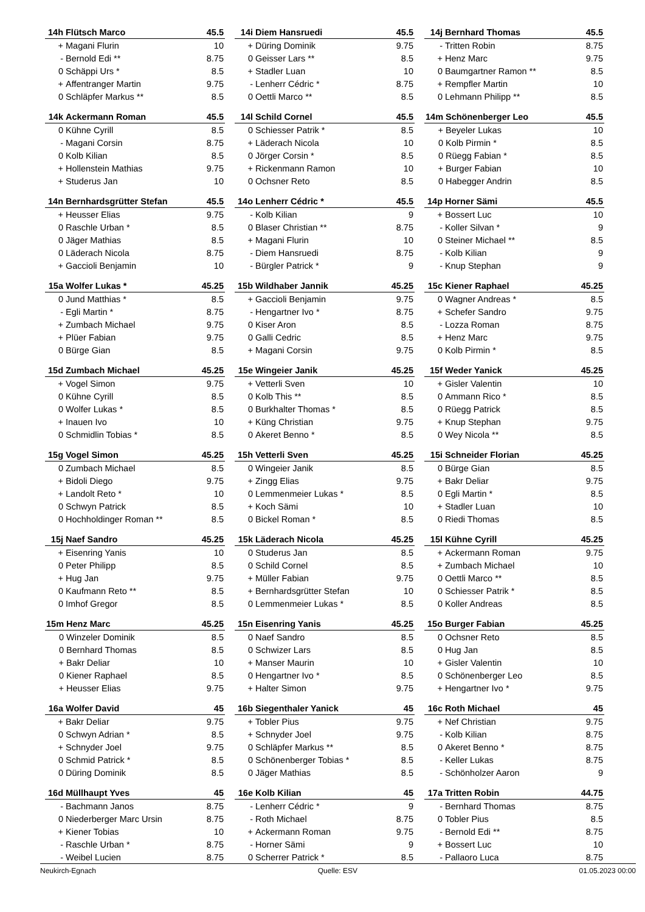| 14h | Flütsch Marco | 45.5 |
| --- | --- | --- |
| + | Magani Flurin | 10 |
| - | Bernold Edi ** | 8.75 |
| 0 | Schäppi Urs * | 8.5 |
| + | Affentranger Martin | 9.75 |
| 0 | Schläpfer Markus ** | 8.5 |
| 14i | Diem Hansruedi | 45.5 |
| --- | --- | --- |
| + | Düring Dominik | 9.75 |
| 0 | Geisser Lars ** | 8.5 |
| + | Stadler Luan | 10 |
| - | Lenherr Cédric * | 8.75 |
| 0 | Oettli Marco ** | 8.5 |
| 14j | Bernhard Thomas | 45.5 |
| --- | --- | --- |
| - | Tritten Robin | 8.75 |
| + | Henz Marc | 9.75 |
| 0 | Baumgartner Ramon ** | 8.5 |
| + | Rempfler Martin | 10 |
| 0 | Lehmann Philipp ** | 8.5 |
| 14k | Ackermann Roman | 45.5 |
| --- | --- | --- |
| 0 | Kühne Cyrill | 8.5 |
| - | Magani Corsin | 8.75 |
| 0 | Kolb Kilian | 8.5 |
| + | Hollenstein Mathias | 9.75 |
| + | Studerus Jan | 10 |
| 14l | Schild Cornel | 45.5 |
| --- | --- | --- |
| 0 | Schiesser Patrik * | 8.5 |
| + | Läderach Nicola | 10 |
| 0 | Jörger Corsin * | 8.5 |
| + | Rickenmann Ramon | 10 |
| 0 | Ochsner Reto | 8.5 |
| 14m | Schönenberger Leo | 45.5 |
| --- | --- | --- |
| + | Beyeler Lukas | 10 |
| 0 | Kolb Pirmin * | 8.5 |
| 0 | Rüegg Fabian * | 8.5 |
| + | Burger Fabian | 10 |
| 0 | Habegger Andrin | 8.5 |
| 14n | Bernhardsgrütter Stefan | 45.5 |
| --- | --- | --- |
| + | Heusser Elias | 9.75 |
| 0 | Raschle Urban * | 8.5 |
| 0 | Jäger Mathias | 8.5 |
| 0 | Läderach Nicola | 8.75 |
| + | Gaccioli Benjamin | 10 |
| 14o | Lenherr Cédric * | 45.5 |
| --- | --- | --- |
| - | Kolb Kilian | 9 |
| 0 | Blaser Christian ** | 8.75 |
| + | Magani Flurin | 10 |
| - | Diem Hansruedi | 8.75 |
| - | Bürgler Patrick * | 9 |
| 14p | Horner Sämi | 45.5 |
| --- | --- | --- |
| + | Bossert Luc | 10 |
| - | Koller Silvan * | 9 |
| 0 | Steiner Michael ** | 8.5 |
| - | Kolb Kilian | 9 |
| - | Knup Stephan | 9 |
| 15a | Wolfer Lukas * | 45.25 |
| --- | --- | --- |
| 0 | Jund Matthias * | 8.5 |
| - | Egli Martin * | 8.75 |
| + | Zumbach Michael | 9.75 |
| + | Plüer Fabian | 9.75 |
| 0 | Bürge Gian | 8.5 |
| 15b | Wildhaber Jannik | 45.25 |
| --- | --- | --- |
| + | Gaccioli Benjamin | 9.75 |
| - | Hengartner Ivo * | 8.75 |
| 0 | Kiser Aron | 8.5 |
| 0 | Galli Cedric | 8.5 |
| + | Magani Corsin | 9.75 |
| 15c | Kiener Raphael | 45.25 |
| --- | --- | --- |
| 0 | Wagner Andreas * | 8.5 |
| + | Schefer Sandro | 9.75 |
| - | Lozza Roman | 8.75 |
| + | Henz Marc | 9.75 |
| 0 | Kolb Pirmin * | 8.5 |
| 15d | Zumbach Michael | 45.25 |
| --- | --- | --- |
| + | Vogel Simon | 9.75 |
| 0 | Kühne Cyrill | 8.5 |
| 0 | Wolfer Lukas * | 8.5 |
| + | Inauen Ivo | 10 |
| 0 | Schmidlin Tobias * | 8.5 |
| 15e | Wingeier Janik | 45.25 |
| --- | --- | --- |
| + | Vetterli Sven | 10 |
| 0 | Kolb This ** | 8.5 |
| 0 | Burkhalter Thomas * | 8.5 |
| + | Küng Christian | 9.75 |
| 0 | Akeret Benno * | 8.5 |
| 15f | Weder Yanick | 45.25 |
| --- | --- | --- |
| + | Gisler Valentin | 10 |
| 0 | Ammann Rico * | 8.5 |
| 0 | Rüegg Patrick | 8.5 |
| + | Knup Stephan | 9.75 |
| 0 | Wey Nicola ** | 8.5 |
| 15g | Vogel Simon | 45.25 |
| --- | --- | --- |
| 0 | Zumbach Michael | 8.5 |
| + | Bidoli Diego | 9.75 |
| + | Landolt Reto * | 10 |
| 0 | Schwyn Patrick | 8.5 |
| 0 | Hochholdinger Roman ** | 8.5 |
| 15h | Vetterli Sven | 45.25 |
| --- | --- | --- |
| 0 | Wingeier Janik | 8.5 |
| + | Zingg Elias | 9.75 |
| 0 | Lemmenmeier Lukas * | 8.5 |
| + | Koch Sämi | 10 |
| 0 | Bickel Roman * | 8.5 |
| 15i | Schneider Florian | 45.25 |
| --- | --- | --- |
| 0 | Bürge Gian | 8.5 |
| + | Bakr Deliar | 9.75 |
| 0 | Egli Martin * | 8.5 |
| + | Stadler Luan | 10 |
| 0 | Riedi Thomas | 8.5 |
| 15j | Naef Sandro | 45.25 |
| --- | --- | --- |
| + | Eisenring Yanis | 10 |
| 0 | Peter Philipp | 8.5 |
| + | Hug Jan | 9.75 |
| 0 | Kaufmann Reto ** | 8.5 |
| 0 | Imhof Gregor | 8.5 |
| 15k | Läderach Nicola | 45.25 |
| --- | --- | --- |
| 0 | Studerus Jan | 8.5 |
| 0 | Schild Cornel | 8.5 |
| + | Müller Fabian | 9.75 |
| + | Bernhardsgrütter Stefan | 10 |
| 0 | Lemmenmeier Lukas * | 8.5 |
| 15l | Kühne Cyrill | 45.25 |
| --- | --- | --- |
| + | Ackermann Roman | 9.75 |
| + | Zumbach Michael | 10 |
| 0 | Oettli Marco ** | 8.5 |
| 0 | Schiesser Patrik * | 8.5 |
| 0 | Koller Andreas | 8.5 |
| 15m | Henz Marc | 45.25 |
| --- | --- | --- |
| 0 | Winzeler Dominik | 8.5 |
| 0 | Bernhard Thomas | 8.5 |
| + | Bakr Deliar | 10 |
| 0 | Kiener Raphael | 8.5 |
| + | Heusser Elias | 9.75 |
| 15n | Eisenring Yanis | 45.25 |
| --- | --- | --- |
| 0 | Naef Sandro | 8.5 |
| 0 | Schwizer Lars | 8.5 |
| + | Manser Maurin | 10 |
| 0 | Hengartner Ivo * | 8.5 |
| + | Halter Simon | 9.75 |
| 15o | Burger Fabian | 45.25 |
| --- | --- | --- |
| 0 | Ochsner Reto | 8.5 |
| 0 | Hug Jan | 8.5 |
| + | Gisler Valentin | 10 |
| 0 | Schönenberger Leo | 8.5 |
| + | Hengartner Ivo * | 9.75 |
| 16a | Wolfer David | 45 |
| --- | --- | --- |
| + | Bakr Deliar | 9.75 |
| 0 | Schwyn Adrian * | 8.5 |
| + | Schnyder Joel | 9.75 |
| 0 | Schmid Patrick * | 8.5 |
| 0 | Düring Dominik | 8.5 |
| 16b | Siegenthaler Yanick | 45 |
| --- | --- | --- |
| + | Tobler Pius | 9.75 |
| + | Schnyder Joel | 9.75 |
| 0 | Schläpfer Markus ** | 8.5 |
| 0 | Schönenberger Tobias * | 8.5 |
| 0 | Jäger Mathias | 8.5 |
| 16c | Roth Michael | 45 |
| --- | --- | --- |
| + | Nef Christian | 9.75 |
| - | Kolb Kilian | 8.75 |
| 0 | Akeret Benno * | 8.75 |
| - | Keller Lukas | 8.75 |
| - | Schönholzer Aaron | 9 |
| 16d | Müllhaupt Yves | 45 |
| --- | --- | --- |
| - | Bachmann Janos | 8.75 |
| 0 | Niederberger Marc Ursin | 8.75 |
| + | Kiener Tobias | 10 |
| - | Raschle Urban * | 8.75 |
| - | Weibel Lucien | 8.75 |
| 16e | Kolb Kilian | 45 |
| --- | --- | --- |
| - | Lenherr Cédric * | 9 |
| - | Roth Michael | 8.75 |
| + | Ackermann Roman | 9.75 |
| - | Horner Sämi | 9 |
| 0 | Scherrer Patrick * | 8.5 |
| 17a | Tritten Robin | 44.75 |
| --- | --- | --- |
| - | Bernhard Thomas | 8.75 |
| 0 | Tobler Pius | 8.5 |
| - | Bernold Edi ** | 8.75 |
| + | Bossert Luc | 10 |
| - | Pallaoro Luca | 8.75 |
Neukirch-Egnach Quelle: ESV 01.05.2023 00:00